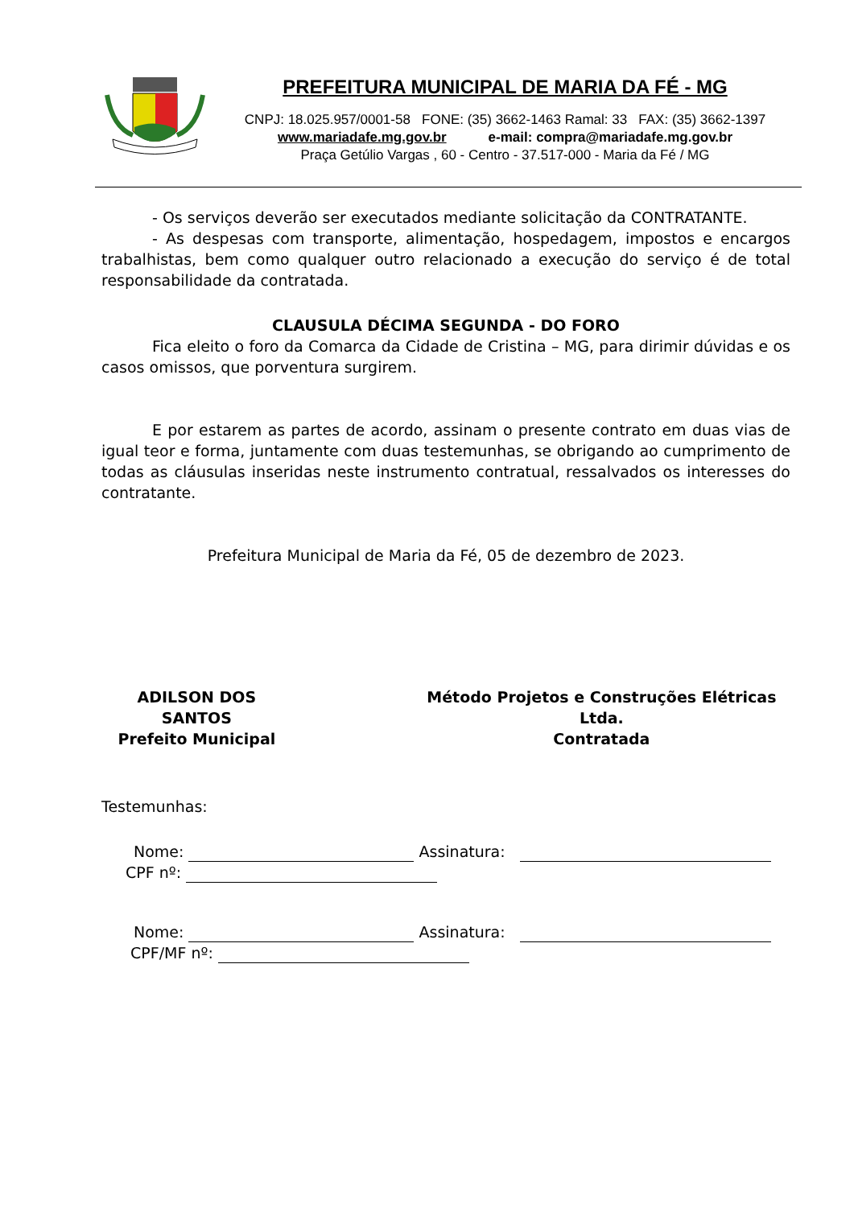PREFEITURA MUNICIPAL DE MARIA DA FÉ - MG
CNPJ: 18.025.957/0001-58 FONE: (35) 3662-1463 Ramal: 33 FAX: (35) 3662-1397
www.mariadafe.mg.gov.br e-mail: compra@mariadafe.mg.gov.br
Praça Getúlio Vargas , 60 - Centro - 37.517-000 - Maria da Fé / MG
- Os serviços deverão ser executados mediante solicitação da CONTRATANTE.
- As despesas com transporte, alimentação, hospedagem, impostos e encargos trabalhistas, bem como qualquer outro relacionado a execução do serviço é de total responsabilidade da contratada.
CLAUSULA DÉCIMA SEGUNDA - DO FORO
Fica eleito o foro da Comarca da Cidade de Cristina – MG, para dirimir dúvidas e os casos omissos, que porventura surgirem.
E por estarem as partes de acordo, assinam o presente contrato em duas vias de igual teor e forma, juntamente com duas testemunhas, se obrigando ao cumprimento de todas as cláusulas inseridas neste instrumento contratual, ressalvados os interesses do contratante.
Prefeitura Municipal de Maria da Fé, 05 de dezembro de 2023.
ADILSON DOS SANTOS
Prefeito Municipal
Método Projetos e Construções Elétricas Ltda.
Contratada
Testemunhas:
Nome: Assinatura:
CPF nº:
Nome: Assinatura:
CPF/MF nº: